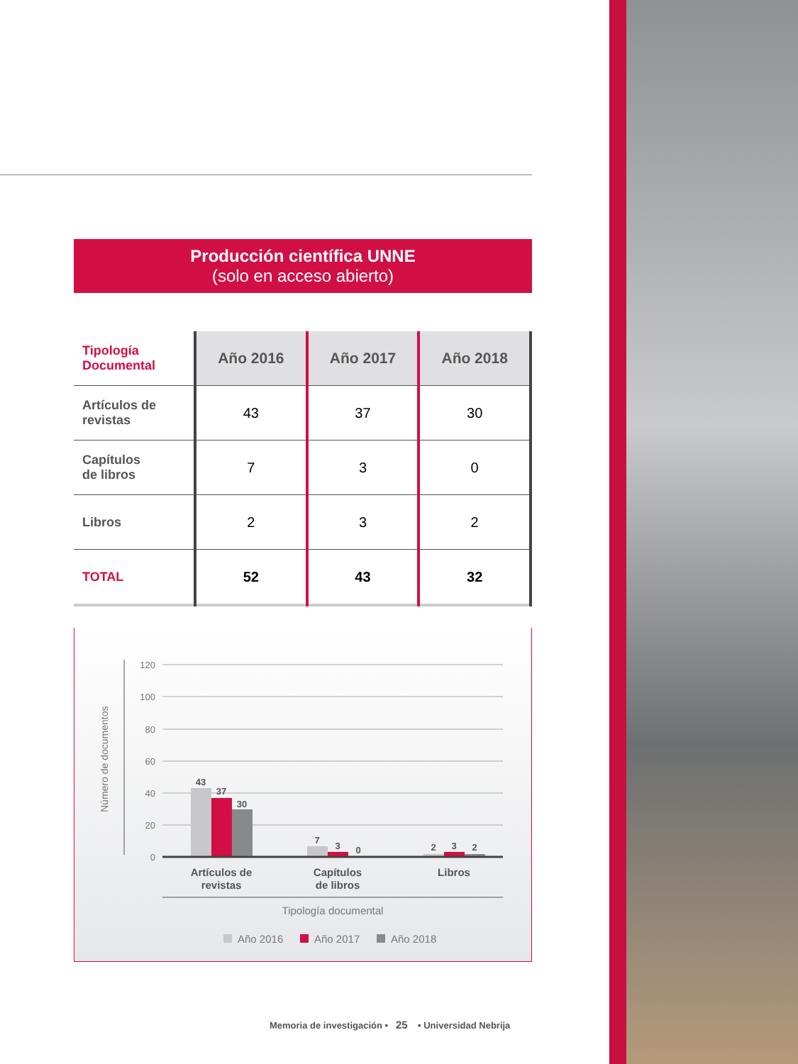Producción científica UNNE
(solo en acceso abierto)
| Tipología Documental | Año 2016 | Año 2017 | Año 2018 |
| --- | --- | --- | --- |
| Artículos de revistas | 43 | 37 | 30 |
| Capítulos de libros | 7 | 3 | 0 |
| Libros | 2 | 3 | 2 |
| TOTAL | 52 | 43 | 32 |
Número de documentos
120
100
80
60
40
20
0
43
37
30
7
3
0
2
3
2
Artículos de
revistas
Capítulos
de libros
Libros
Tipología documental
Año 2016
Año 2017
Año 2018
Memoria de investigación • 25 • Universidad Nebrija